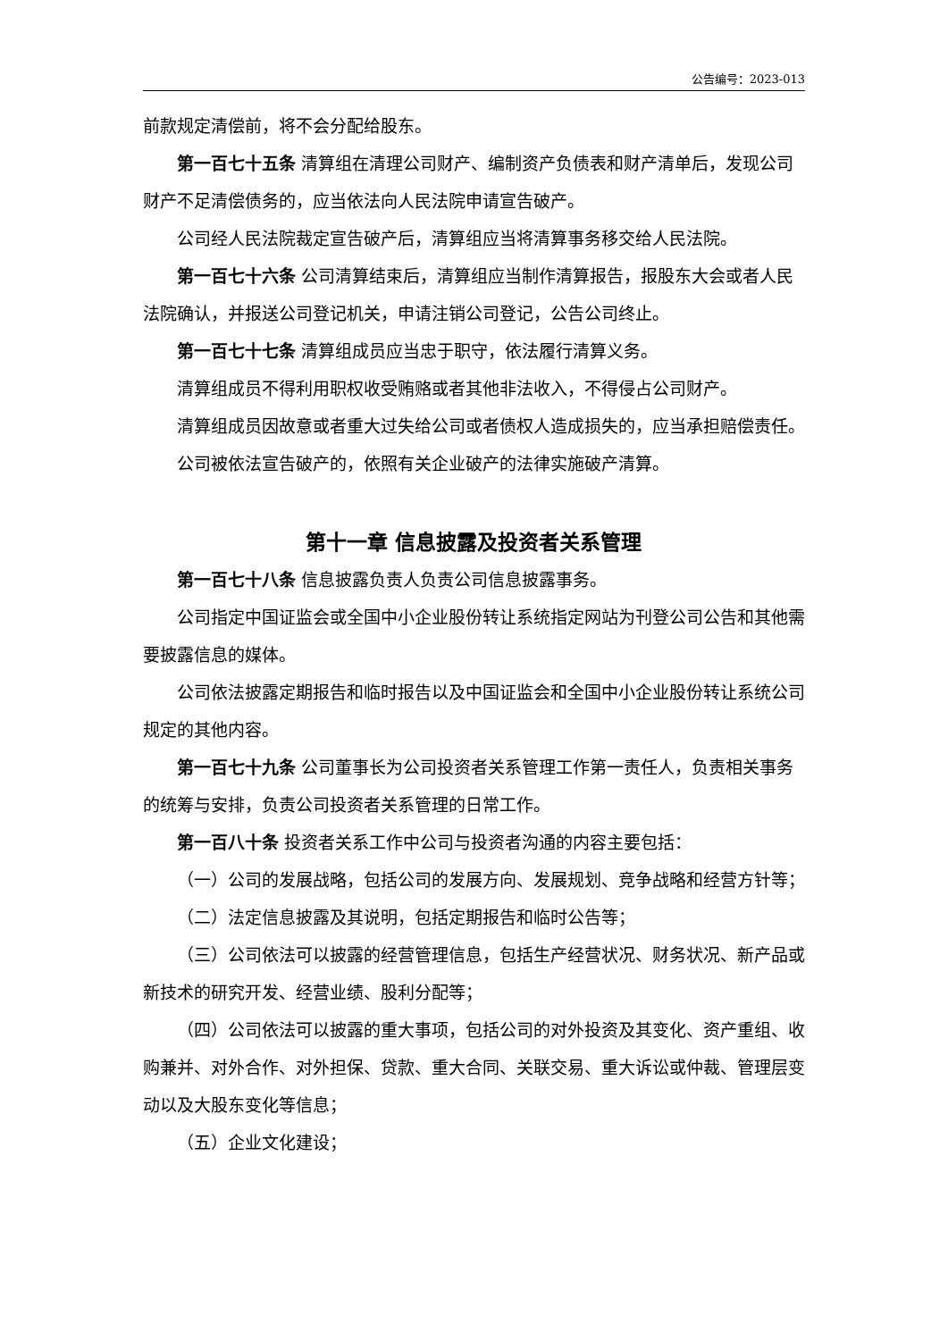公告编号：2023-013
前款规定清偿前，将不会分配给股东。
第一百七十五条 清算组在清理公司财产、编制资产负债表和财产清单后，发现公司财产不足清偿债务的，应当依法向人民法院申请宣告破产。
公司经人民法院裁定宣告破产后，清算组应当将清算事务移交给人民法院。
第一百七十六条 公司清算结束后，清算组应当制作清算报告，报股东大会或者人民法院确认，并报送公司登记机关，申请注销公司登记，公告公司终止。
第一百七十七条 清算组成员应当忠于职守，依法履行清算义务。
清算组成员不得利用职权收受贿赂或者其他非法收入，不得侵占公司财产。
清算组成员因故意或者重大过失给公司或者债权人造成损失的，应当承担赔偿责任。
公司被依法宣告破产的，依照有关企业破产的法律实施破产清算。
第十一章 信息披露及投资者关系管理
第一百七十八条 信息披露负责人负责公司信息披露事务。
公司指定中国证监会或全国中小企业股份转让系统指定网站为刊登公司公告和其他需要披露信息的媒体。
公司依法披露定期报告和临时报告以及中国证监会和全国中小企业股份转让系统公司规定的其他内容。
第一百七十九条 公司董事长为公司投资者关系管理工作第一责任人，负责相关事务的统筹与安排，负责公司投资者关系管理的日常工作。
第一百八十条 投资者关系工作中公司与投资者沟通的内容主要包括：
（一）公司的发展战略，包括公司的发展方向、发展规划、竞争战略和经营方针等；
（二）法定信息披露及其说明，包括定期报告和临时公告等；
（三）公司依法可以披露的经营管理信息，包括生产经营状况、财务状况、新产品或新技术的研究开发、经营业绩、股利分配等；
（四）公司依法可以披露的重大事项，包括公司的对外投资及其变化、资产重组、收购兼并、对外合作、对外担保、贷款、重大合同、关联交易、重大诉讼或仲裁、管理层变动以及大股东变化等信息；
（五）企业文化建设；